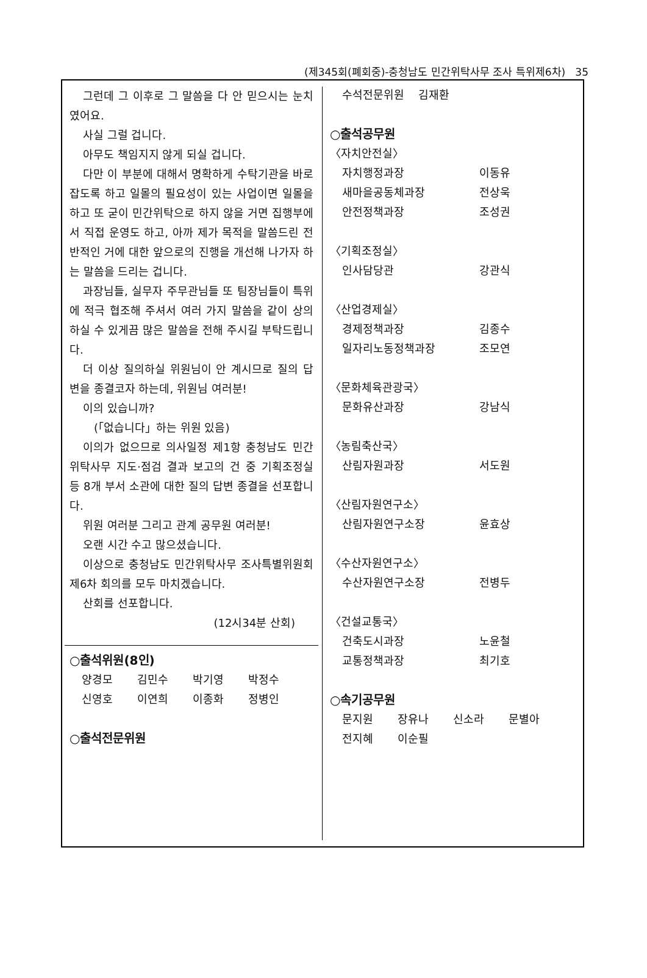(제345회(폐회중)-충청남도 민간위탁사무 조사 특위제6차) 35
그런데 그 이후로 그 말씀을 다 안 믿으시는 눈치였어요.
사실 그럴 겁니다.
아무도 책임지지 않게 되실 겁니다.
다만 이 부분에 대해서 명확하게 수탁기관을 바로잡도록 하고 일몰의 필요성이 있는 사업이면 일몰을 하고 또 굳이 민간위탁으로 하지 않을 거면 집행부에서 직접 운영도 하고, 아까 제가 목적을 말씀드린 전반적인 거에 대한 앞으로의 진행을 개선해 나가자 하는 말씀을 드리는 겁니다.
과장님들, 실무자 주무관님들 또 팀장님들이 특위에 적극 협조해 주셔서 여러 가지 말씀을 같이 상의하실 수 있게끔 많은 말씀을 전해 주시길 부탁드립니다.
더 이상 질의하실 위원님이 안 계시므로 질의 답변을 종결코자 하는데, 위원님 여러분!
이의 있습니까?
(「없습니다」하는 위원 있음)
이의가 없으므로 의사일정 제1항 충청남도 민간위탁사무 지도·점검 결과 보고의 건 중 기획조정실 등 8개 부서 소관에 대한 질의 답변 종결을 선포합니다.
위원 여러분 그리고 관계 공무원 여러분!
오랜 시간 수고 많으셨습니다.
이상으로 충청남도 민간위탁사무 조사특별위원회 제6차 회의를 모두 마치겠습니다.
산회를 선포합니다.
(12시34분 산회)
○출석위원(8인)
양경모 김민수 박기영 박정수
신영호 이연희 이종화 정병인
○출석전문위원
수석전문위원 김재환
○출석공무원
〈자치안전실〉
자치행정과장 이동유
새마을공동체과장 전상욱
안전정책과장 조성권
〈기획조정실〉
인사담당관 강관식
〈산업경제실〉
경제정책과장 김종수
일자리노동정책과장 조모연
〈문화체육관광국〉
문화유산과장 강남식
〈농림축산국〉
산림자원과장 서도원
〈산림자원연구소〉
산림자원연구소장 윤효상
〈수산자원연구소〉
수산자원연구소장 전병두
〈건설교통국〉
건축도시과장 노윤철
교통정책과장 최기호
○속기공무원
문지원 장유나 신소라 문별아
전지혜 이순필